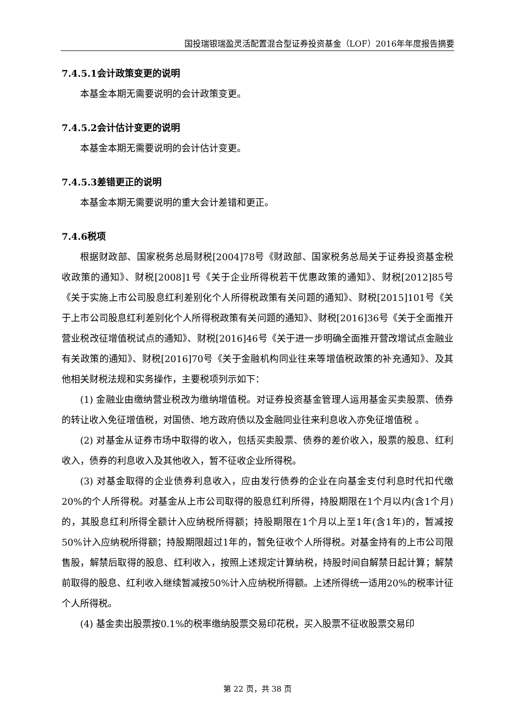国投瑞银瑞盈灵活配置混合型证券投资基金（LOF）2016年年度报告摘要
7.4.5.1会计政策变更的说明
本基金本期无需要说明的会计政策变更。
7.4.5.2会计估计变更的说明
本基金本期无需要说明的会计估计变更。
7.4.5.3差错更正的说明
本基金本期无需要说明的重大会计差错和更正。
7.4.6税项
根据财政部、国家税务总局财税[2004]78号《财政部、国家税务总局关于证券投资基金税收政策的通知》、财税[2008]1号《关于企业所得税若干优惠政策的通知》、财税[2012]85号《关于实施上市公司股息红利差别化个人所得税政策有关问题的通知》、财税[2015]101号《关于上市公司股息红利差别化个人所得税政策有关问题的通知》、财税[2016]36号《关于全面推开营业税改征增值税试点的通知》、财税[2016]46号《关于进一步明确全面推开营改增试点金融业有关政策的通知》、财税[2016]70号《关于金融机构同业往来等增值税政策的补充通知》、及其他相关财税法规和实务操作，主要税项列示如下：
(1) 金融业由缴纳营业税改为缴纳增值税。对证券投资基金管理人运用基金买卖股票、债券的转让收入免征增值税，对国债、地方政府债以及金融同业往来利息收入亦免征增值税 。
(2) 对基金从证券市场中取得的收入，包括买卖股票、债券的差价收入，股票的股息、红利收入，债券的利息收入及其他收入，暂不征收企业所得税。
(3) 对基金取得的企业债券利息收入，应由发行债券的企业在向基金支付利息时代扣代缴20%的个人所得税。对基金从上市公司取得的股息红利所得，持股期限在1个月以内(含1个月)的，其股息红利所得全额计入应纳税所得额；持股期限在1个月以上至1年(含1年)的，暂减按50%计入应纳税所得额；持股期限超过1年的，暂免征收个人所得税。对基金持有的上市公司限售股，解禁后取得的股息、红利收入，按照上述规定计算纳税，持股时间自解禁日起计算；解禁前取得的股息、红利收入继续暂减按50%计入应纳税所得额。上述所得统一适用20%的税率计征个人所得税。
(4) 基金卖出股票按0.1%的税率缴纳股票交易印花税，买入股票不征收股票交易印
第 22 页，共 38 页